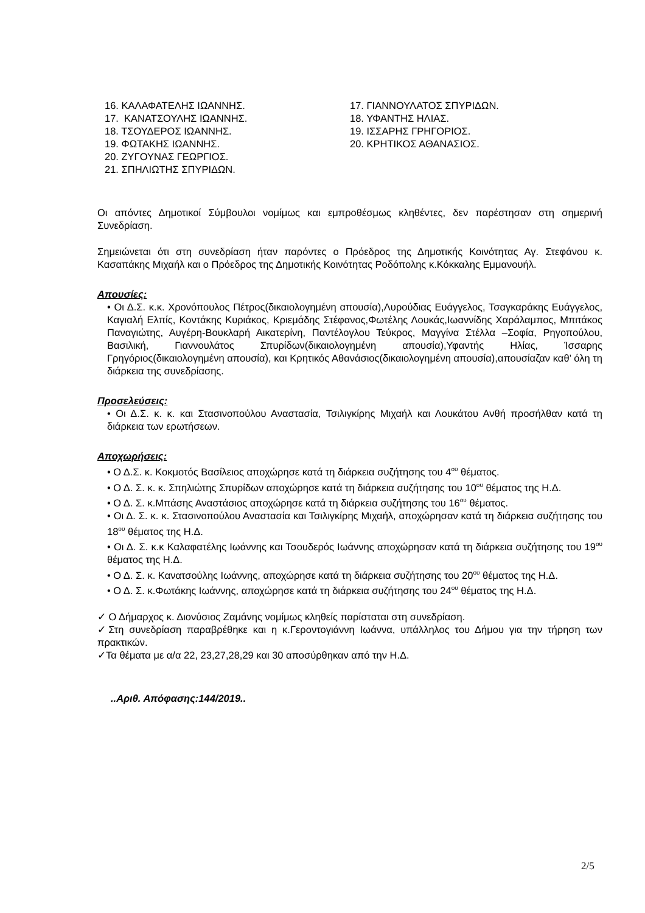16. ΚΑΛΑΦΑΤΕΛΗΣ ΙΩΑΝΝΗΣ.
17. ΚΑΝΑΤΣΟΥΛΗΣ ΙΩΑΝΝΗΣ.
18. ΤΣΟΥΔΕΡΟΣ ΙΩΑΝΝΗΣ.
19. ΦΩΤΑΚΗΣ ΙΩΑΝΝΗΣ.
20. ΖΥΓΟΥΝΑΣ ΓΕΩΡΓΙΟΣ.
21. ΣΠΗΛΙΩΤΗΣ ΣΠΥΡΙΔΩΝ.
17. ΓΙΑΝΝΟΥΛΑΤΟΣ ΣΠΥΡΙΔΩΝ.
18. ΥΦΑΝΤΗΣ ΗΛΙΑΣ.
19. ΙΣΣΑΡΗΣ ΓΡΗΓΟΡΙΟΣ.
20. ΚΡΗΤΙΚΟΣ ΑΘΑΝΑΣΙΟΣ.
Οι απόντες Δημοτικοί Σύμβουλοι νομίμως και εμπροθέσμως κληθέντες, δεν παρέστησαν στη σημερινή Συνεδρίαση.
Σημειώνεται ότι στη συνεδρίαση ήταν παρόντες ο Πρόεδρος της Δημοτικής Κοινότητας Αγ. Στεφάνου κ. Κασαπάκης Μιχαήλ και ο Πρόεδρος της Δημοτικής Κοινότητας Ροδόπολης κ.Κόκκαλης Εμμανουήλ.
Απουσίες:
• Οι Δ.Σ. κ.κ. Χρονόπουλος Πέτρος(δικαιολογημένη απουσία),Λυρούδιας Ευάγγελος, Τσαγκαράκης Ευάγγελος, Καγιαλή Ελπίς, Κοντάκης Κυριάκος, Κριεμάδης Στέφανος,Φωτέλης Λουκάς,Ιωαννίδης Χαράλαμπος, Μπιτάκος Παναγιώτης, Αυγέρη-Βουκλαρή Αικατερίνη, Παντέλογλου Τεύκρος, Μαγγίνα Στέλλα –Σοφία, Ρηγοπούλου, Βασιλική, Γιαννουλάτος Σπυρίδων(δικαιολογημένη απουσία),Υφαντής Ηλίας, Ίσσαρης Γρηγόριος(δικαιολογημένη απουσία), και Κρητικός Αθανάσιος(δικαιολογημένη απουσία),απουσίαζαν καθ’ όλη τη διάρκεια της συνεδρίασης.
Προσελεύσεις:
• Οι Δ.Σ. κ. κ. και Στασινοπούλου Αναστασία, Τσιλιγκίρης Μιχαήλ και Λουκάτου Ανθή προσήλθαν κατά τη διάρκεια των ερωτήσεων.
Αποχωρήσεις:
• Ο Δ.Σ. κ. Κοκμοτός Βασίλειος αποχώρησε κατά τη διάρκεια συζήτησης του 4<sup>ου</sup> θέματος.
• Ο Δ. Σ. κ. κ. Σπηλιώτης Σπυρίδων αποχώρησε κατά τη διάρκεια συζήτησης του 10<sup>ου</sup> θέματος της Η.Δ.
• Ο Δ. Σ. κ.Μπάσης Αναστάσιος αποχώρησε κατά τη διάρκεια συζήτησης του 16<sup>ου</sup> θέματος.
• Οι Δ. Σ. κ. κ. Στασινοπούλου Αναστασία και Τσιλιγκίρης Μιχαήλ, αποχώρησαν κατά τη διάρκεια συζήτησης του 18<sup>ου</sup> θέματος της Η.Δ.
• Οι Δ. Σ. κ.κ Καλαφατέλης Ιωάννης και Τσουδερός Ιωάννης αποχώρησαν κατά τη διάρκεια συζήτησης του 19<sup>ου</sup> θέματος της Η.Δ.
• Ο Δ. Σ. κ. Κανατσούλης Ιωάννης, αποχώρησε κατά τη διάρκεια συζήτησης του 20<sup>ου</sup> θέματος της Η.Δ.
• Ο Δ. Σ. κ.Φωτάκης Ιωάννης, αποχώρησε κατά τη διάρκεια συζήτησης του 24<sup>ου</sup> θέματος της Η.Δ.
✓ Ο Δήμαρχος κ. Διονύσιος Ζαμάνης νομίμως κληθείς παρίσταται στη συνεδρίαση.
✓Στη συνεδρίαση παραβρέθηκε και η κ.Γεροντογιάννη Ιωάννα, υπάλληλος του Δήμου για την τήρηση των πρακτικών.
✓Τα θέματα με α/α 22, 23,27,28,29 και 30 αποσύρθηκαν από την Η.Δ.
..Αριθ. Απόφασης:144/2019..
2/5